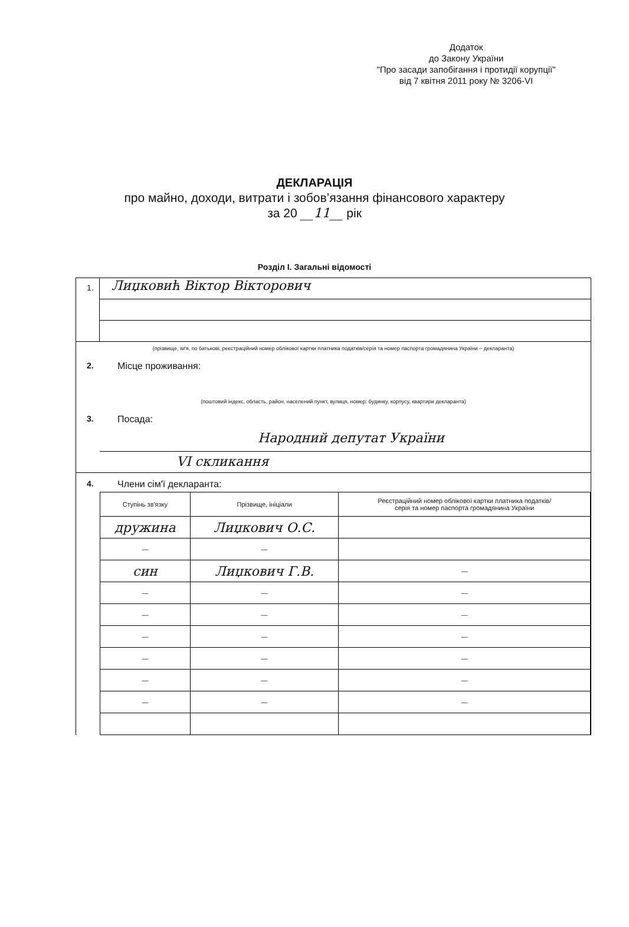Додаток
до Закону України
"Про засади запобігання і протидії корупції"
від 7 квітня 2011 року № 3206-VI
ДЕКЛАРАЦІЯ
про майно, доходи, витрати і зобов’язання фінансового характеру
за 20 __11__ рік
Розділ І. Загальні відомості
1.
Лиџковић Віктор Вікторович
(прізвище, ім'я, по батькові, реєстраційний номер облікової картки платника податків/серія та номер паспорта громадянина України – декларанта)
2. Місце проживання:
(поштовий індекс, область, район, населений пункт, вулиця, номер: будинку, корпусу, квартири декларанта)
3. Посада:
Народний депутат України
VI скликання
4. Члени сім'ї декларанта:
| Ступінь зв'язку | Прізвище, ініціали | Реєстраційний номер облікової картки платника податків/ серія та номер паспорта громадянина України |
| --- | --- | --- |
| дружина | Лиџкович О.С. | |
| — | — | |
| син | Лиџкович Г.В. | — |
| — | — | — |
| — | — | — |
| — | — | — |
| — | — | — |
| — | — | — |
| — | — | — |